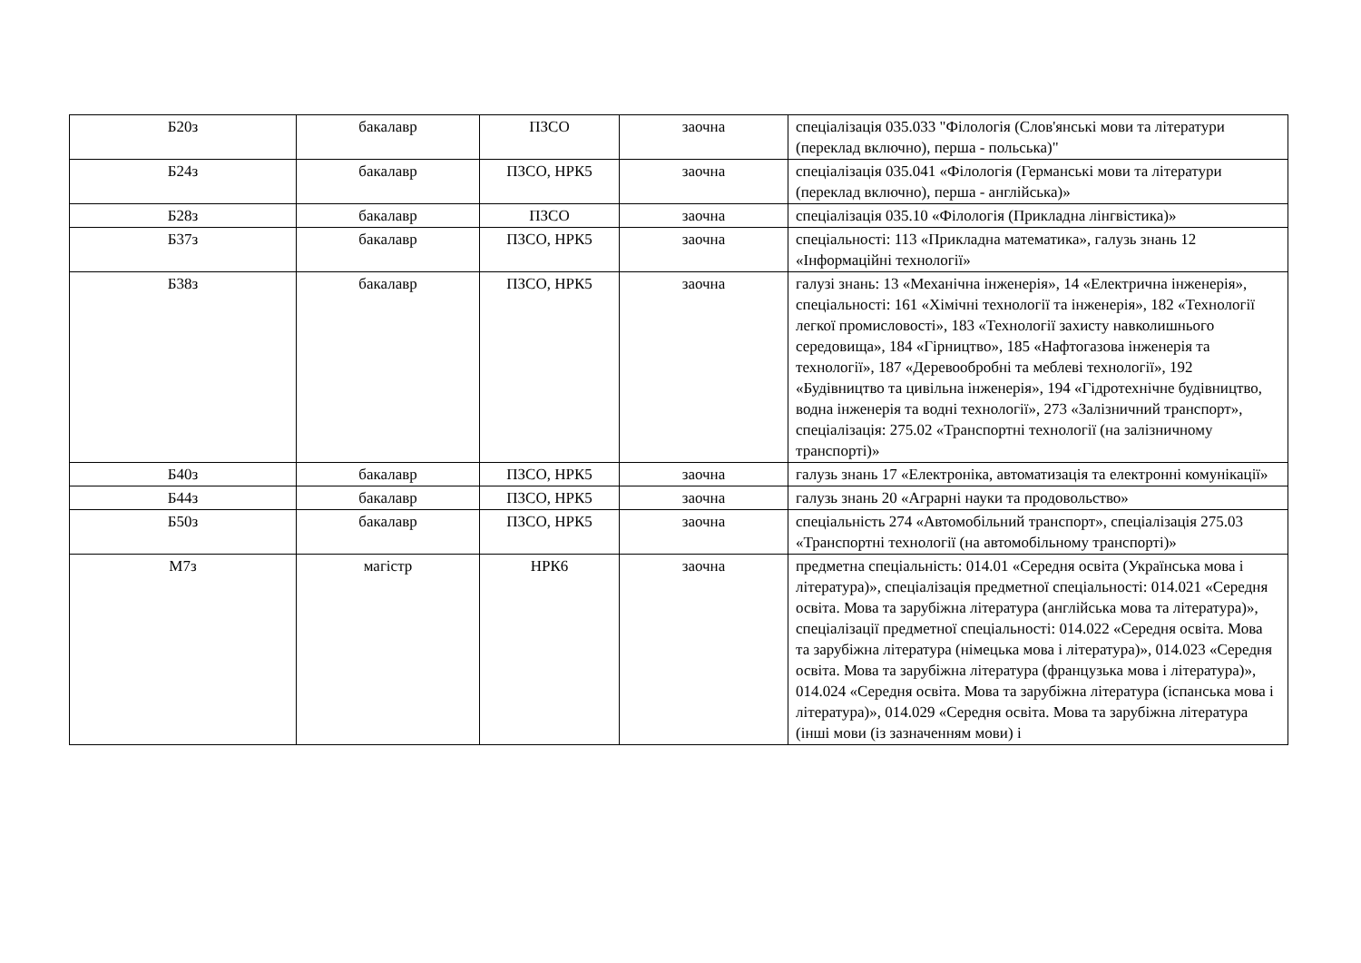| Б20з | бакалавр | ПЗСО | заочна | спеціалізація 035.033 "Філологія (Слов'янські мови та літератури (переклад включно), перша - польська)" |
| Б24з | бакалавр | ПЗСО, НРК5 | заочна | спеціалізація 035.041 «Філологія (Германські мови та літератури (переклад включно), перша - англійська)» |
| Б28з | бакалавр | ПЗСО | заочна | спеціалізація 035.10 «Філологія (Прикладна лінгвістика)» |
| Б37з | бакалавр | ПЗСО, НРК5 | заочна | спеціальності: 113 «Прикладна математика», галузь знань 12 «Інформаційні технології» |
| Б38з | бакалавр | ПЗСО, НРК5 | заочна | галузі знань: 13 «Механічна інженерія», 14 «Електрична інженерія», спеціальності: 161 «Хімічні технології та інженерія», 182 «Технології легкої промисловості», 183 «Технології захисту навколишнього середовища», 184 «Гірництво», 185 «Нафтогазова інженерія та технології», 187 «Деревообробні та меблеві технології», 192 «Будівництво та цивільна інженерія», 194 «Гідротехнічне будівництво, водна інженерія та водні технології», 273 «Залізничний транспорт», спеціалізація: 275.02 «Транспортні технології (на залізничному транспорті)» |
| Б40з | бакалавр | ПЗСО, НРК5 | заочна | галузь знань 17 «Електроніка, автоматизація та електронні комунікації» |
| Б44з | бакалавр | ПЗСО, НРК5 | заочна | галузь знань 20 «Аграрні науки та продовольство» |
| Б50з | бакалавр | ПЗСО, НРК5 | заочна | спеціальність 274 «Автомобільний транспорт», спеціалізація 275.03 «Транспортні технології (на автомобільному транспорті)» |
| М7з | магістр | НРК6 | заочна | предметна спеціальність: 014.01 «Середня освіта (Українська мова і література)», спеціалізація предметної спеціальності: 014.021 «Середня освіта. Мова та зарубіжна література (англійська мова та література)», спеціалізації предметної спеціальності: 014.022 «Середня освіта. Мова та зарубіжна література (німецька мова і література)», 014.023 «Середня освіта. Мова та зарубіжна література (французька мова і література)», 014.024 «Середня освіта. Мова та зарубіжна література (іспанська мова і література)», 014.029 «Середня освіта. Мова та зарубіжна література (інші мови (із зазначенням мови) і |